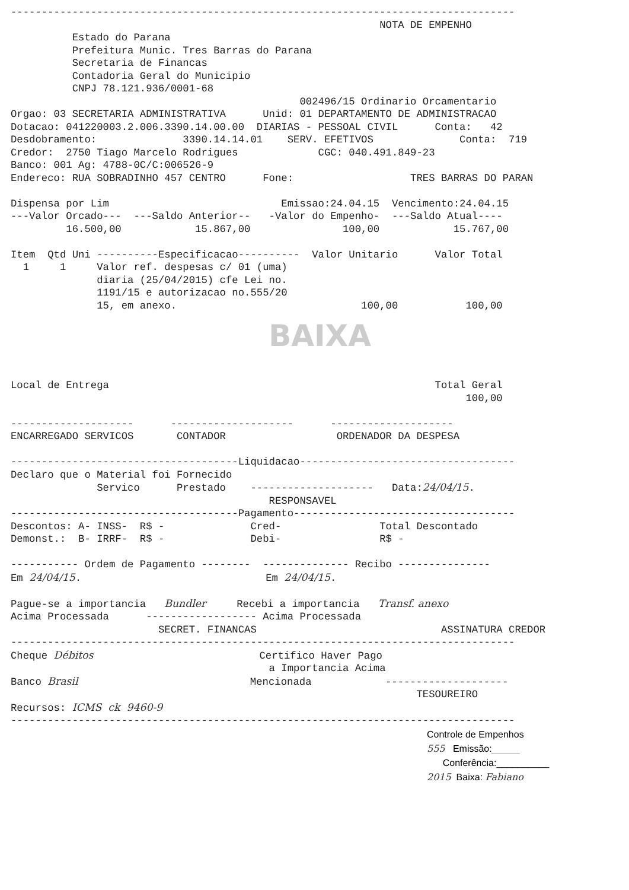---------------------------------------------------------------------------------- NOTA DE EMPENHO Estado do Parana Prefeitura Munic. Tres Barras do Parana Secretaria de Financas Contadoria Geral do Municipio CNPJ 78.121.936/0001-68 002496/15 Ordinario Orcamentario Orgao: 03 SECRETARIA ADMINISTRATIVA Unid: 01 DEPARTAMENTO DE ADMINISTRACAO Dotacao: 041220003.2.006.3390.14.00.00 DIARIAS - PESSOAL CIVIL Conta: 42 Desdobramento: 3390.14.14.01 SERV. EFETIVOS Conta: 719 Credor: 2750 Tiago Marcelo Rodrigues CGC: 040.491.849-23 Banco: 001 Ag: 4788-0C/C:006526-9 Endereco: RUA SOBRADINHO 457 CENTRO Fone: TRES BARRAS DO PARAN Dispensa por Lim Emissao:24.04.15 Vencimento:24.04.15 ---Valor Orcado--- ---Saldo Anterior-- -Valor do Empenho- ---Saldo Atual---- 16.500,00 15.867,00 100,00 15.767,00 Item Qtd Uni ----------Especificacao---------- Valor Unitario Valor Total 1 1 Valor ref. despesas c/ 01 (uma) diaria (25/04/2015) cfe Lei no. 1191/15 e autorizacao no.555/20 15, em anexo. 100,00 100,00
BAIXA
Local de Entrega Total Geral 100,00 -------------------- -------------------- -------------------- ENCARREGADO SERVICOS CONTADOR ORDENADOR DA DESPESA -------------------------------------Liquidacao----------------------------------- Declaro que o Material foi Fornecido Servico Prestado -------------------- Data:24/04/15. RESPONSAVEL -------------------------------------Pagamento------------------------------------ Descontos: A- INSS- R$ - Cred- Total Descontado Demonst.: B- IRRF- R$ - Debi- R$ - ----------- Ordem de Pagamento -------- -------------- Recibo --------------- Em 24/04/15. Em 24/04/15. Pague-se a importancia Bundler Recebi a importancia Transf. anexo Acima Processada ------------------ Acima Processada SECRET. FINANCAS ASSINATURA CREDOR ---------------------------------------------------------------------------------- Cheque Débitos Certifico Haver Pago a Importancia Acima Banco Brasil Mencionada -------------------- TESOUREIRO Recursos: ICMS ck 9460-9 ----------------------------------------------------------------------------------
Controle de Empenhos 555 Emissão:______ Conferência:__________ 2015 Baixa: Fabiano